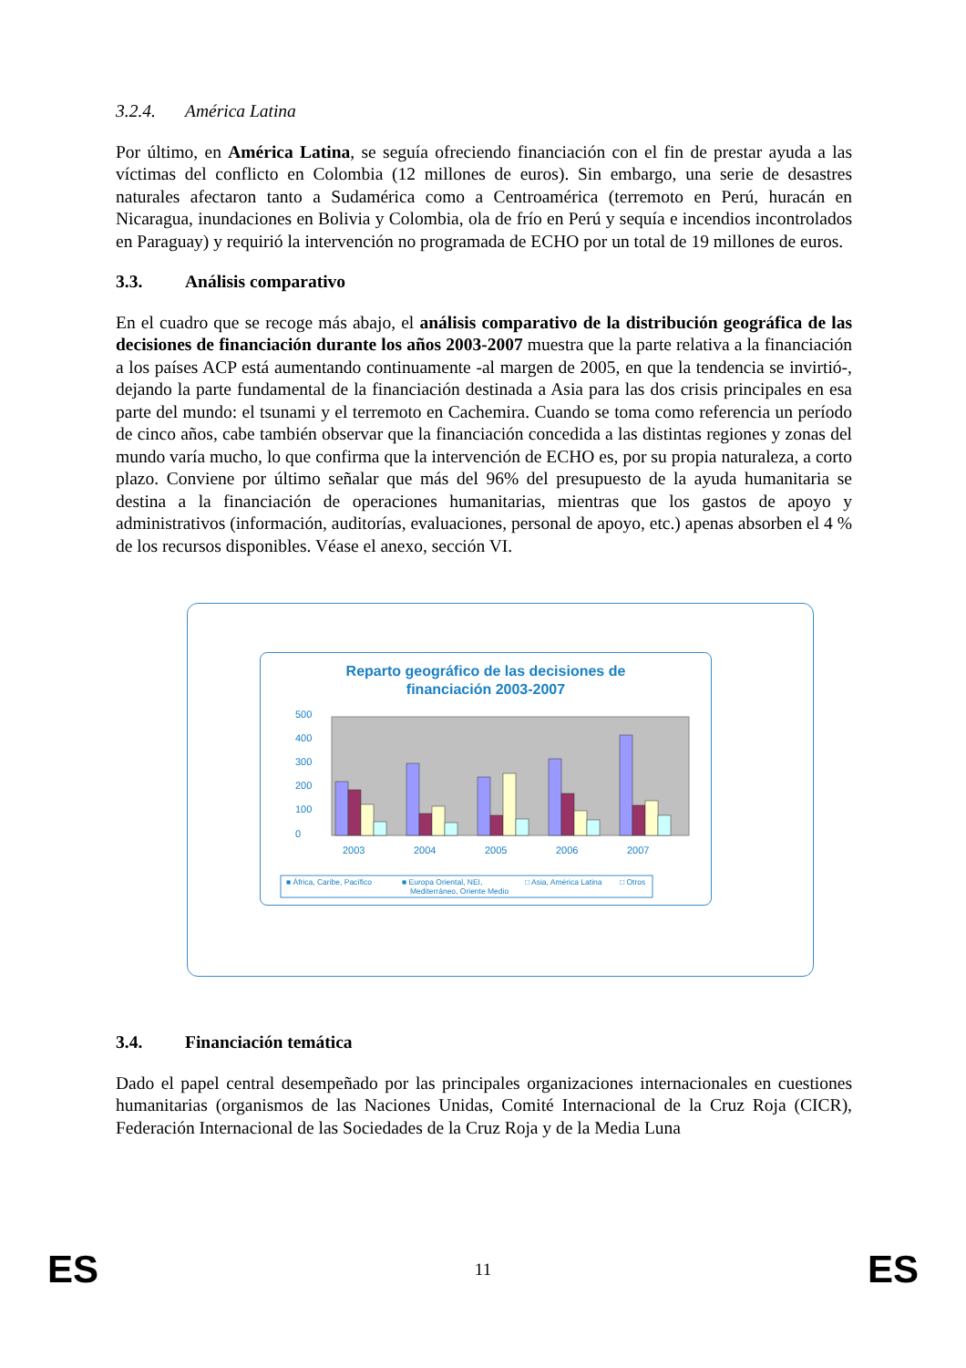3.2.4. América Latina
Por último, en América Latina, se seguía ofreciendo financiación con el fin de prestar ayuda a las víctimas del conflicto en Colombia (12 millones de euros). Sin embargo, una serie de desastres naturales afectaron tanto a Sudamérica como a Centroamérica (terremoto en Perú, huracán en Nicaragua, inundaciones en Bolivia y Colombia, ola de frío en Perú y sequía e incendios incontrolados en Paraguay) y requirió la intervención no programada de ECHO por un total de 19 millones de euros.
3.3. Análisis comparativo
En el cuadro que se recoge más abajo, el análisis comparativo de la distribución geográfica de las decisiones de financiación durante los años 2003-2007 muestra que la parte relativa a la financiación a los países ACP está aumentando continuamente -al margen de 2005, en que la tendencia se invirtió-, dejando la parte fundamental de la financiación destinada a Asia para las dos crisis principales en esa parte del mundo: el tsunami y el terremoto en Cachemira. Cuando se toma como referencia un período de cinco años, cabe también observar que la financiación concedida a las distintas regiones y zonas del mundo varía mucho, lo que confirma que la intervención de ECHO es, por su propia naturaleza, a corto plazo. Conviene por último señalar que más del 96% del presupuesto de la ayuda humanitaria se destina a la financiación de operaciones humanitarias, mientras que los gastos de apoyo y administrativos (información, auditorías, evaluaciones, personal de apoyo, etc.) apenas absorben el 4 % de los recursos disponibles. Véase el anexo, sección VI.
Reparto geográfico de las decisiones de
financiación 2003-2007
0
100
200
300
400
500
2003
2004
2005
2006
2007
■ África, Caribe, Pacífico
■ Europa Oriental, NEI,
Mediterráneo, Oriente Medio
□ Asia, América Latina
□ Otros
3.4. Financiación temática
Dado el papel central desempeñado por las principales organizaciones internacionales en cuestiones humanitarias (organismos de las Naciones Unidas, Comité Internacional de la Cruz Roja (CICR), Federación Internacional de las Sociedades de la Cruz Roja y de la Media Luna
ES 11 ES